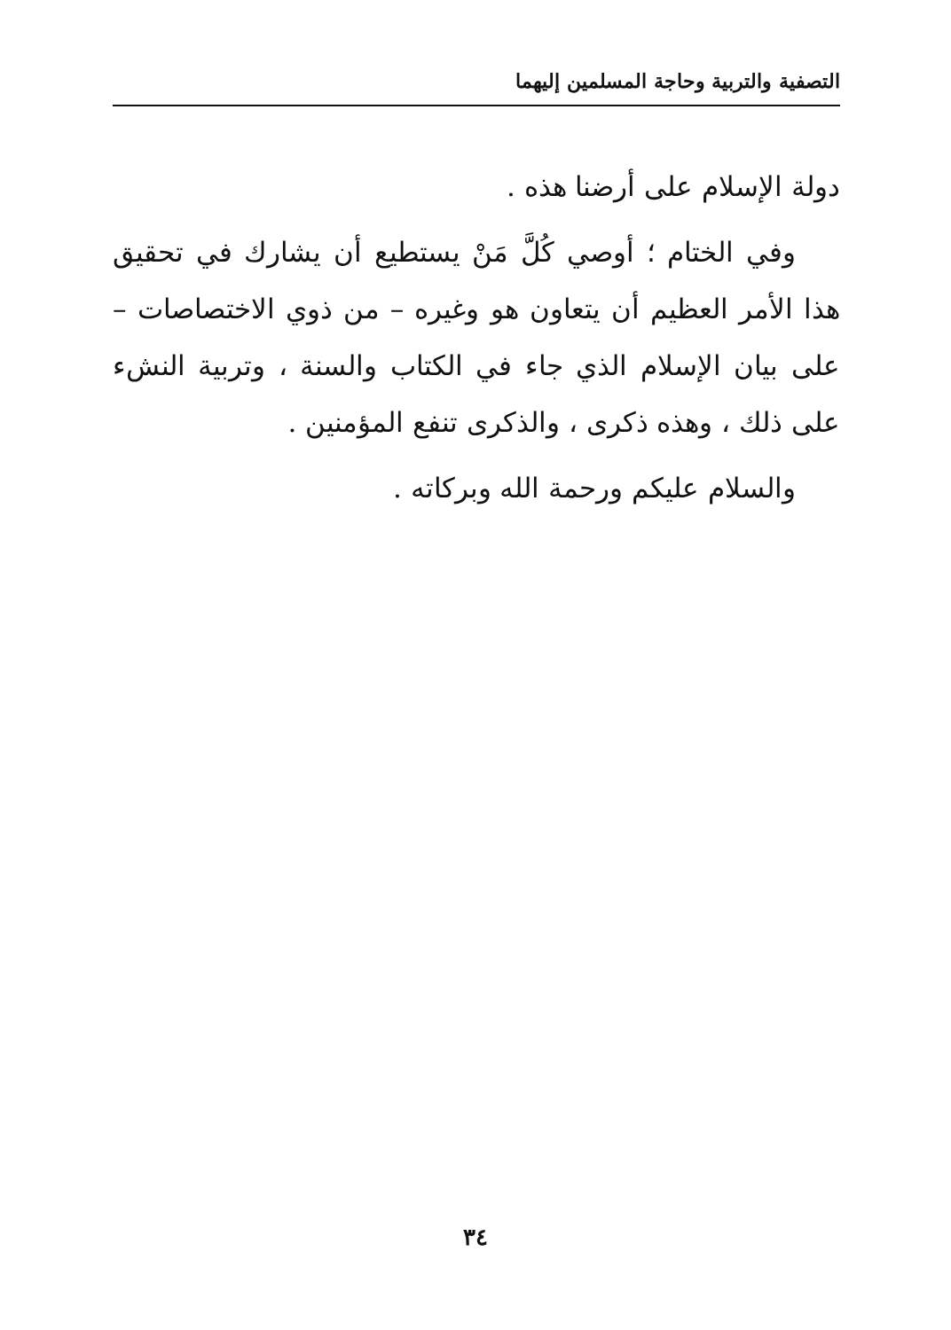التصفية والتربية وحاجة المسلمين إليهما
دولة الإسلام على أرضنا هذه .
وفي الختام ؛ أوصي كُلَّ مَنْ يستطيع أن يشارك في تحقيق هذا الأمر العظيم أن يتعاون هو وغيره – من ذوي الاختصاصات – على بيان الإسلام الذي جاء في الكتاب والسنة ، وتربية النشء على ذلك ، وهذه ذكرى ، والذكرى تنفع المؤمنين .
والسلام عليكم ورحمة الله وبركاته .
٣٤